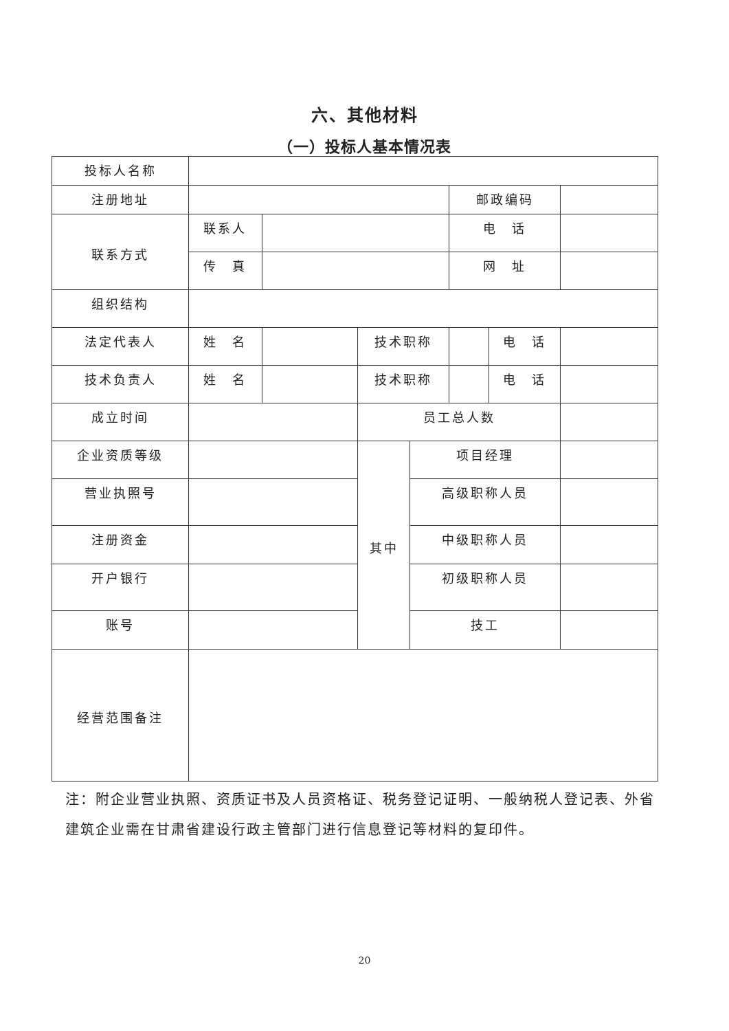六、其他材料
（一）投标人基本情况表
| 投标人名称 | | | | | | | |
| 注册地址 | | | | | 邮政编码 | | |
| 联系方式 | 联系人 | | | | 电 话 | | |
| | 传 真 | | | | 网 址 | | |
| 组织结构 | | | | | | | |
| 法定代表人 | 姓 名 | | 技术职称 | | | 电 话 | |
| 技术负责人 | 姓 名 | | 技术职称 | | | 电 话 | |
| 成立时间 | | | 员工总人数 | | | | |
| 企业资质等级 | | | 其中 | 项目经理 | | | |
| 营业执照号 | | | | 高级职称人员 | | | |
| 注册资金 | | | | 中级职称人员 | | | |
| 开户银行 | | | | 初级职称人员 | | | |
| 账号 | | | | 技工 | | | |
| 经营范围备注 | | | | | | | |
注：附企业营业执照、资质证书及人员资格证、税务登记证明、一般纳税人登记表、外省建筑企业需在甘肃省建设行政主管部门进行信息登记等材料的复印件。
20